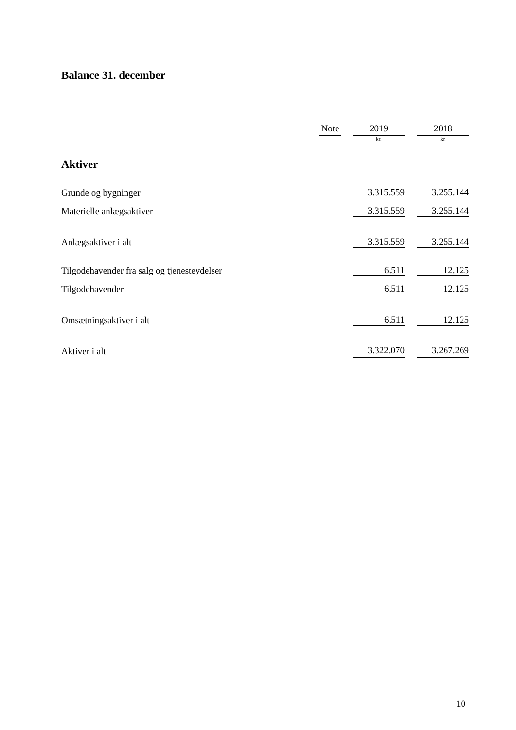Balance 31. december
| | Note | | 2019 | | 2018 |
| --- | --- | --- | --- | --- | --- |
| | | | kr. | | kr. |
| Aktiver | | | | | |
| Grunde og bygninger | | | 3.315.559 | | 3.255.144 |
| Materielle anlægsaktiver | | | 3.315.559 | | 3.255.144 |
| Anlægsaktiver i alt | | | 3.315.559 | | 3.255.144 |
| Tilgodehavender fra salg og tjenesteydelser | | | 6.511 | | 12.125 |
| Tilgodehavender | | | 6.511 | | 12.125 |
| Omsætningsaktiver i alt | | | 6.511 | | 12.125 |
| Aktiver i alt | | | 3.322.070 | | 3.267.269 |
10